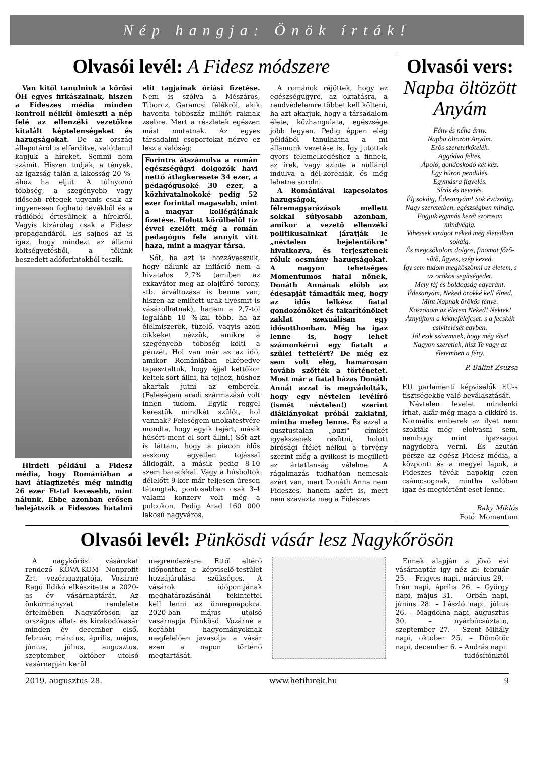Nép hangja: Önök írták!
Olvasói levél: A Fidesz módszere
Van kitől tanulniuk a kőrösi ÖH egyes firkászainak, hiszen a Fideszes média minden kontroll nélkül ömleszti a nép felé az ellenzéki vezetőkre kitalált képtelenségeket és hazugságokat. De az ország állapotáról is elferdítve, valótlanul kapjuk a híreket. Semmi nem számít. Hiszen tudják, a tények, az igazság talán a lakosság 20 %-ához ha eljut. A túlnyomó többség, a szegényebb vagy idősebb rétegek ugyanis csak az ingyenesen fogható tévékből és a rádióból értesülnek a hírekről. Vagyis kizárólag csak a Fidesz propagandáról. És sajnos az is igaz, hogy mindezt az állami költségvetésből, a tőlünk beszedett adóforintokból teszik.
Hirdeti például a Fidesz média, hogy Romániában a havi átlagfizetés még mindig 26 ezer Ft-tal kevesebb, mint nálunk. Ebbe azonban erősen belejátszik a Fideszes hatalmi elit tagjainak óriási fizetése. Nem is szólva a Mészáros, Tiborcz, Garancsi félékről, akik havonta többszáz milliót raknak zsebre. Mert a részletek egészen mást mutatnak. Az egyes társadalmi csoportokat nézve ez lesz a valóság:
Forintra átszámolva a román egészségügyi dolgozók havi nettó átlagkeresete 34 ezer, a pedagógusoké 30 ezer, a közhivatalnokoké pedig 52 ezer forinttal magasabb, mint a magyar kollégájának fizetése. Holott körülbelül tíz évvel ezelőtt még a román pedagógus fele annyit vitt haza, mint a magyar társa.
Sőt, ha azt is hozzávesszük, hogy nálunk az infláció nem a hivatalos 2,7% (amiben az exkavátor meg az olajfúró torony, stb. árváltozása is benne van, hiszen az említett urak ilyesmit is vásárolhatnak), hanem a 2,7-től legalább 10 %-kal több, ha az élelmiszerek, tüzelő, vagyis azon cikkeket nézzük, amikre a szegényebb többség költi a pénzét. Hol van már az az idő, amikor Romániában elképedve tapasztaltuk, hogy éjjel kettőkor keltek sort állni, ha tejhez, húshoz akartak jutni az emberek. (Feleségem aradi származású volt innen tudom. Egyik reggel kerestük mindkét szülőt, hol vannak? Feleségem unokatestvére mondta, hogy egyik tejért, másik húsért ment el sort állni.) Sőt azt is láttam, hogy a piacon idős asszony egyetlen tojással álldogált, a másik pedig 8-10 szem barackkal. Vagy a húsboltok délelőtt 9-kor már teljesen üresen tátongtak, pontosabban csak 3-4 valami konzerv volt még a polcokon. Pedig Arad 160 000 lakosú nagyváros.
A románok rájöttek, hogy az egészségügyre, az oktatásra, a rendvédelemre többet kell költeni, ha azt akarjuk, hogy a társadalom élete, közhangulata, egészsége jobb legyen. Pedig éppen elég példából tanulhatna a mi államunk vezetése is. Így jutottak gyors felemelkedéshez a finnek, az írek, vagy szinte a nulláról indulva a dél-koreaiak, és még lehetne sorolni.
A Romániával kapcsolatos hazugságok, félremagyarázások mellett sokkal súlyosabb azonban, amikor a vezető ellenzéki politikusainkat járatják le „névtelen bejelentőkre" hivatkozva, és terjesztenek róluk ocsmány hazugságokat. A nagyon tehetséges Momentumos fiatal nőnek, Donáth Annának előbb az édesapját támadták meg, hogy az idős lelkész fiatal gondozónőket és takarítónőket zaklat szexuálisan egy idősotthonban. Még ha igaz lenne is, hogy lehet számonkérni egy fiatalt a szülei tetteiért? De még ez sem volt elég, hamarosan tovább szőtték a történetet. Most már a fiatal házas Donáth Annát azzal is megvádolták, hogy egy névtelen levélíró (ismét névtelen!) szerint diáklányokat próbál zaklatni, mintha meleg lenne. És ezzel a gusztustalan „buzi" címkét igyekszenek rásütni, holott bírósági ítélet nélkül a törvény szerint még a gyilkost is megilleti az ártatlanság vélelme. A rágalmazás tudhatóan nemcsak azért van, mert Donáth Anna nem Fideszes, hanem azért is, mert nem szavazta meg a Fideszes
Olvasói vers:
Napba öltözött Anyám
Fény és néha árny.
Napba öltözött Anyám.
Erős szeretetkötelék.
Aggódva féltés.
Ápoló, gondoskodó két kéz.
Egy húron pendülés.
Egymásra figyelés.
Sírás és nevetés.
Élj sokáig, Édesanyám! Sok évtizedig.
Nagy szeretetben, egészségben mindig.
Fogjuk egymás kezét szorosan mindvégig.
Vihessek virágot néked még életedben sokáig.
És megcsókolom dolgos, finomat főző-sütő, ügyes, szép kezed.
Így sem tudom megköszönni az életem, s az örökös segítségedet.
Mely fáj és boldogság egyaránt.
Édesanyám, Neked örökké kell élned.
Mint Napnak örökös fénye.
Köszönöm az életem Neked! Nektek!
Átnyújtom a kéknefelejcset, s a fecskék csivitelését egyben.
Jól esik szívemnek, hogy még élsz!
Nagyon szeretlek, hisz Te vagy az életemben a fény.
P. Bálint Zsuzsa
EU parlamenti képviselők EU-s tisztségekbe való beválasztását.
Névtelen levelet mindenki írhat, akár még maga a cikkíró is. Normális emberek az ilyet nem szokták még elolvasni sem, nemhogy mint igazságot nagydobra verni. És azután persze az egész Fidesz média, a központi és a megyei lapok, a Fideszes tévék napokig ezen csámcsognak, mintha valóban igaz és megtörtént eset lenne.
Baky Miklós
Fotó: Momentum
Olvasói levél: Pünkösdi vásár lesz Nagykőrösön
A nagykőrösi vásárokat rendező KÖVA-KOM Nonprofit Zrt. vezérigazgatója, Vozárné Ragó Ildikó elkészítette a 2020-as év vásárnaptárát. Az önkormányzat rendelete értelmében Nagykőrösön az országos állat- és kirakodóvásár minden év december első, február, március, április, május, június, július, augusztus, szeptember, október utolsó vasárnapján kerül
megrendezésre. Ettől eltérő időponthoz a képviselő-testület hozzájárulása szükséges. A vásárok időpontjának meghatározásánál tekintettel kell lenni az ünnepnapokra. 2020-ban május utolsó vasárnapja Pünkösd. Vozárné a korábbi hagyományoknak megfelelően javasolja a vásár ezen a napon történő megtartását.
Ennek alapján a jövő évi vásárnaptár így néz ki: február 25. – Frigyes napi, március 29. - Irén napi, április 26. – György napi, május 31. – Orbán napi, június 28. – László napi, július 26. – Magdolna napi, augusztus 30. – nyárbúcsúztató, szeptember 27. – Szent Mihály napi, október 25. – Dömötör napi, december 6. – András napi.
tudósítónktól
2019. augusztus 28. www.hetihirek.hu 9